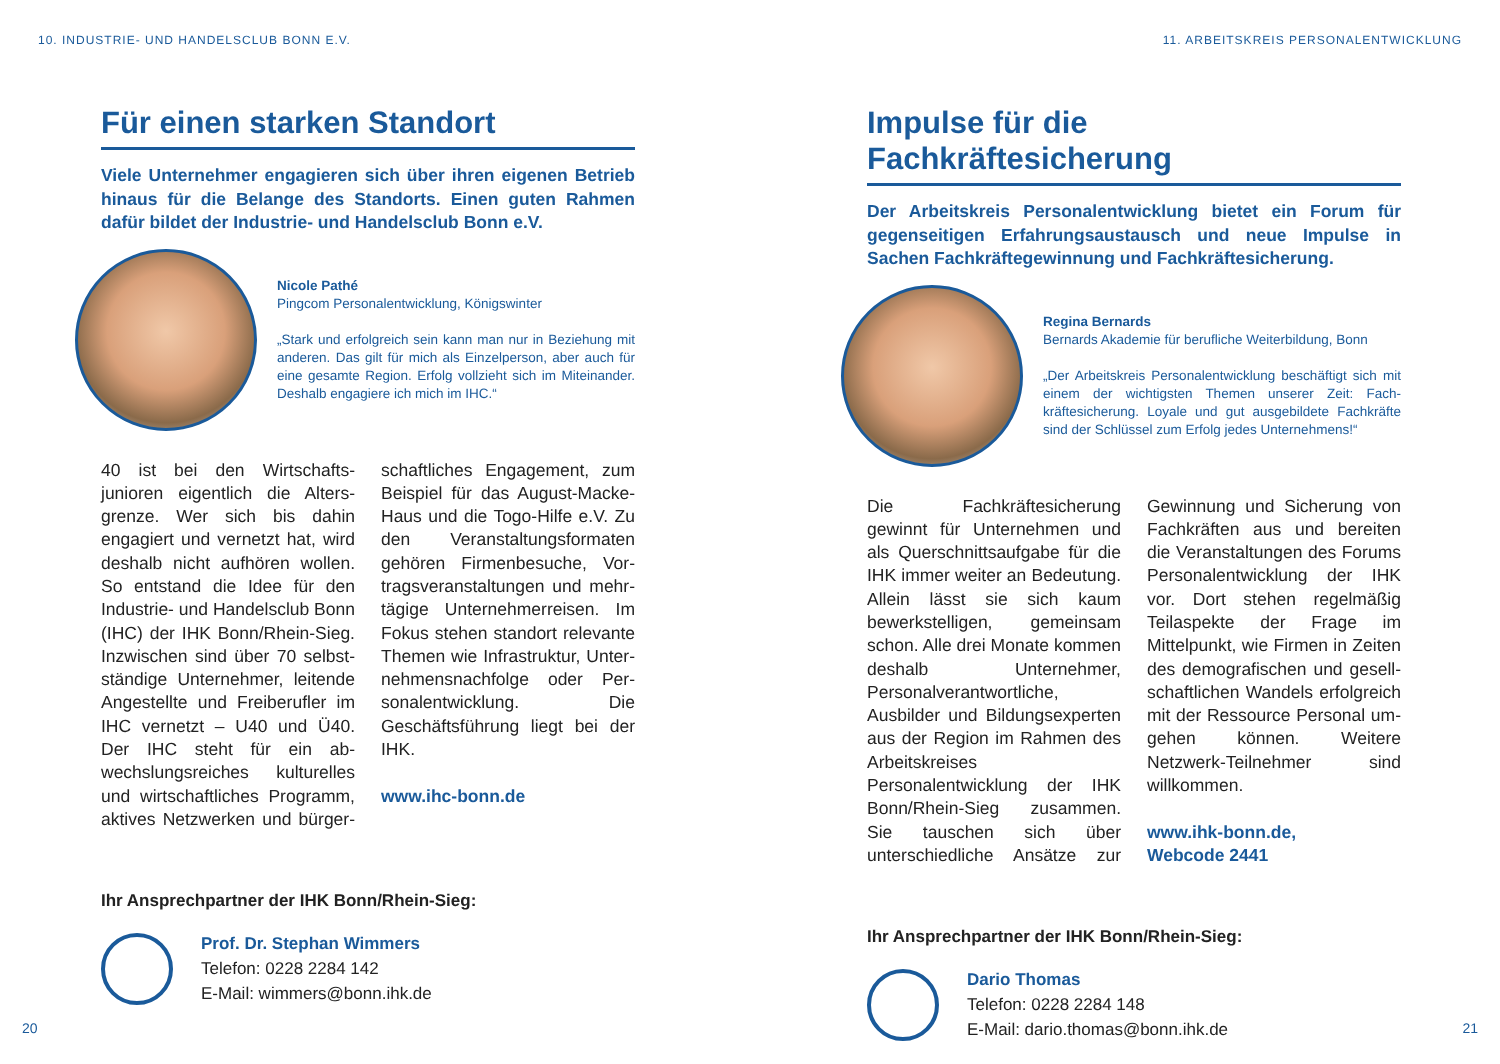10. INDUSTRIE- UND HANDELSCLUB BONN E.V.
Für einen starken Standort
Viele Unternehmer engagieren sich über ihren eigenen Betrieb hinaus für die Belange des Standorts. Einen guten Rahmen dafür bildet der Industrie- und Handelsclub Bonn e.V.
Nicole Pathé
Pingcom Personalentwicklung, Königswinter
„Stark und erfolgreich sein kann man nur in Beziehung mit anderen. Das gilt für mich als Einzelperson, aber auch für eine gesamte Region. Erfolg vollzieht sich im Miteinander. Deshalb engagiere ich mich im IHC.“
40 ist bei den Wirtschafts­junioren eigentlich die Alters­grenze. Wer sich bis dahin engagiert und vernetzt hat, wird deshalb nicht aufhören wollen. So entstand die Idee für den Industrie- und Handelsclub Bonn (IHC) der IHK Bonn/Rhein-Sieg. Inzwischen sind über 70 selbst­ständige Unternehmer, leitende Angestellte und Freiberufler im IHC vernetzt – U40 und Ü40. Der IHC steht für ein ab­wechslungsreiches kulturelles und wirtschaftliches Programm, aktives Netzwerken und bürger­schaftliches Engagement, zum Beispiel für das August-Macke-Haus und die Togo-Hilfe e.V. Zu den Veranstaltungsformaten gehören Firmenbesuche, Vor­tragsveranstaltungen und mehr­tägige Unternehmerreisen. Im Fokus stehen standort relevante Themen wie Infrastruktur, Unter­nehmensnachfolge oder Per­sonalentwicklung. Die Geschäfts­führung liegt bei der IHK.
www.ihc-bonn.de
Ihr Ansprechpartner der IHK Bonn/Rhein-Sieg:
Prof. Dr. Stephan Wimmers
Telefon: 0228 2284 142
E-Mail: wimmers@bonn.ihk.de
20
11. ARBEITSKREIS PERSONALENTWICKLUNG
Impulse für die Fachkräftesicherung
Der Arbeitskreis Personalentwicklung bietet ein Forum für gegenseitigen Erfahrungsaustausch und neue Impulse in Sachen Fachkräftegewinnung und Fachkräftesicherung.
Regina Bernards
Bernards Akademie für berufliche Weiterbildung, Bonn
„Der Arbeitskreis Personalentwicklung beschäftigt sich mit einem der wichtigsten Themen unserer Zeit: Fach­kräftesicherung. Loyale und gut ausgebildete Fachkräfte sind der Schlüssel zum Erfolg jedes Unternehmens!“
Die Fachkräftesicherung gewinnt für Unternehmen und als Quer­schnittsaufgabe für die IHK im­mer weiter an Bedeutung. Allein lässt sie sich kaum bewerkstelli­gen, gemeinsam schon. Alle drei Monate kommen deshalb Un­ternehmer, Personalverantwort­liche, Ausbilder und Bildungs­experten aus der Region im Rahmen des Arbeitskreises Personalentwicklung der IHK Bonn/Rhein-Sieg zusammen. Sie tauschen sich über unterschiedli­che Ansätze zur Gewinnung und Sicherung von Fachkräften aus und bereiten die Veranstaltungen des Forums Personalentwicklung der IHK vor. Dort stehen regel­mäßig Teilaspekte der Frage im Mittelpunkt, wie Firmen in Zeiten des demografischen und gesell­schaftlichen Wandels erfolgreich mit der Ressource Personal um­gehen können. Weitere Netzwerk-Teilnehmer sind willkommen.
www.ihk-bonn.de,
Webcode 2441
Ihr Ansprechpartner der IHK Bonn/Rhein-Sieg:
Dario Thomas
Telefon: 0228 2284 148
E-Mail: dario.thomas@bonn.ihk.de
21